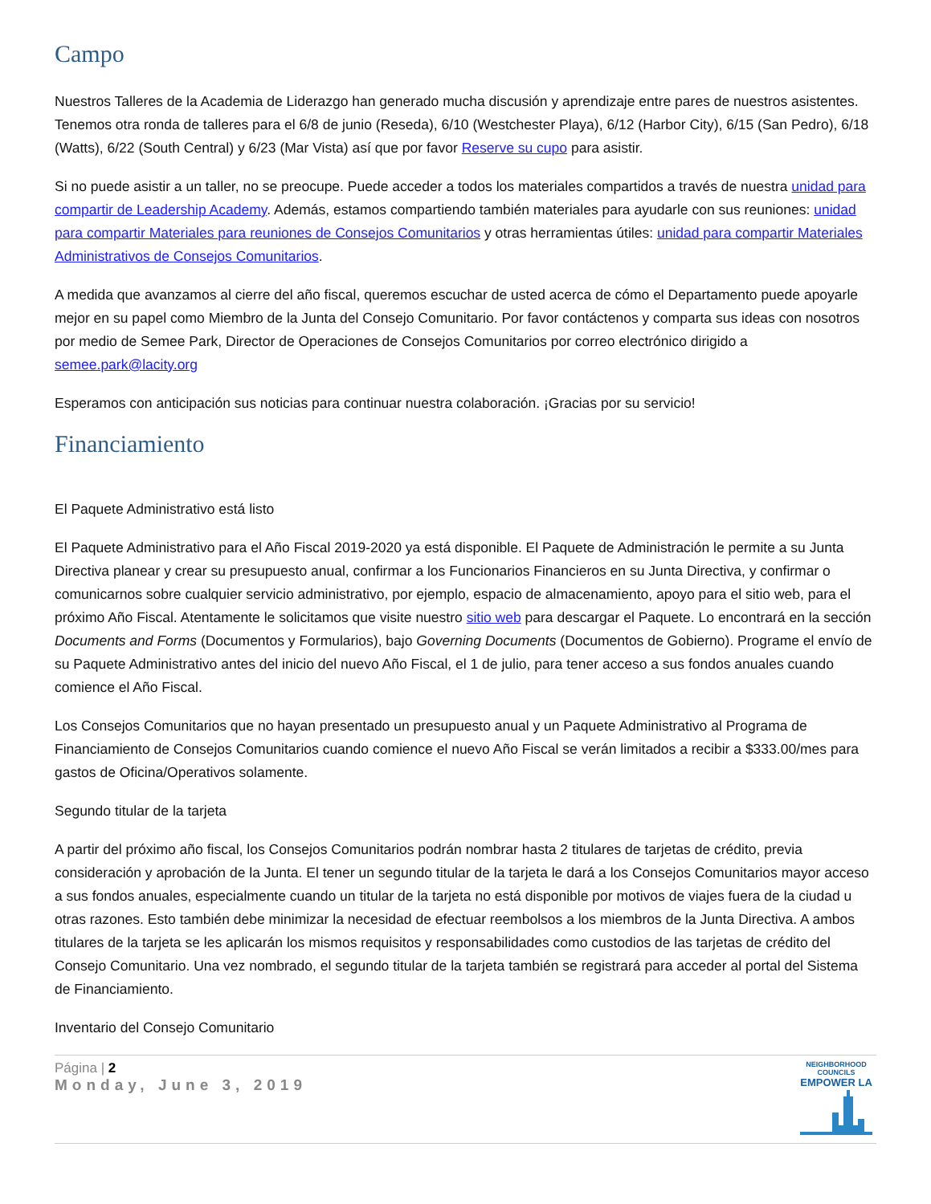Campo
Nuestros Talleres de la Academia de Liderazgo han generado mucha discusión y aprendizaje entre pares de nuestros asistentes. Tenemos otra ronda de talleres para el 6/8 de junio (Reseda), 6/10 (Westchester Playa), 6/12 (Harbor City), 6/15 (San Pedro), 6/18 (Watts), 6/22 (South Central) y 6/23 (Mar Vista) así que por favor Reserve su cupo para asistir.
Si no puede asistir a un taller, no se preocupe. Puede acceder a todos los materiales compartidos a través de nuestra unidad para compartir de Leadership Academy. Además, estamos compartiendo también materiales para ayudarle con sus reuniones: unidad para compartir Materiales para reuniones de Consejos Comunitarios y otras herramientas útiles: unidad para compartir Materiales Administrativos de Consejos Comunitarios.
A medida que avanzamos al cierre del año fiscal, queremos escuchar de usted acerca de cómo el Departamento puede apoyarle mejor en su papel como Miembro de la Junta del Consejo Comunitario. Por favor contáctenos y comparta sus ideas con nosotros por medio de Semee Park, Director de Operaciones de Consejos Comunitarios por correo electrónico dirigido a semee.park@lacity.org
Esperamos con anticipación sus noticias para continuar nuestra colaboración. ¡Gracias por su servicio!
Financiamiento
El Paquete Administrativo está listo
El Paquete Administrativo para el Año Fiscal 2019-2020 ya está disponible. El Paquete de Administración le permite a su Junta Directiva planear y crear su presupuesto anual, confirmar a los Funcionarios Financieros en su Junta Directiva, y confirmar o comunicarnos sobre cualquier servicio administrativo, por ejemplo, espacio de almacenamiento, apoyo para el sitio web, para el próximo Año Fiscal. Atentamente le solicitamos que visite nuestro sitio web para descargar el Paquete. Lo encontrará en la sección Documents and Forms (Documentos y Formularios), bajo Governing Documents (Documentos de Gobierno). Programe el envío de su Paquete Administrativo antes del inicio del nuevo Año Fiscal, el 1 de julio, para tener acceso a sus fondos anuales cuando comience el Año Fiscal.
Los Consejos Comunitarios que no hayan presentado un presupuesto anual y un Paquete Administrativo al Programa de Financiamiento de Consejos Comunitarios cuando comience el nuevo Año Fiscal se verán limitados a recibir a $333.00/mes para gastos de Oficina/Operativos solamente.
Segundo titular de la tarjeta
A partir del próximo año fiscal, los Consejos Comunitarios podrán nombrar hasta 2 titulares de tarjetas de crédito, previa consideración y aprobación de la Junta. El tener un segundo titular de la tarjeta le dará a los Consejos Comunitarios mayor acceso a sus fondos anuales, especialmente cuando un titular de la tarjeta no está disponible por motivos de viajes fuera de la ciudad u otras razones. Esto también debe minimizar la necesidad de efectuar reembolsos a los miembros de la Junta Directiva. A ambos titulares de la tarjeta se les aplicarán los mismos requisitos y responsabilidades como custodios de las tarjetas de crédito del Consejo Comunitario. Una vez nombrado, el segundo titular de la tarjeta también se registrará para acceder al portal del Sistema de Financiamiento.
Inventario del Consejo Comunitario
Página | 2
Monday, June 3, 2019
NEIGHBORHOOD COUNCILS
EMPOWER LA